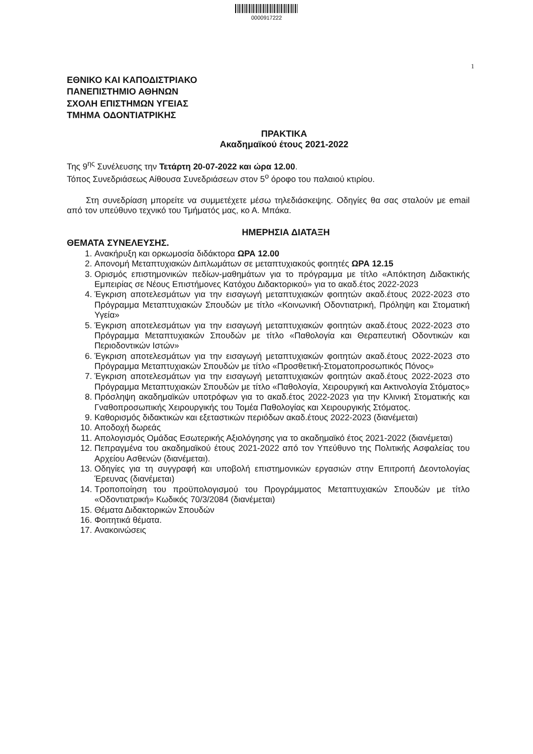0000917222
1
ΕΘΝΙΚΟ ΚΑΙ ΚΑΠΟΔΙΣΤΡΙΑΚΟ
ΠΑΝΕΠΙΣΤΗΜΙΟ ΑΘΗΝΩΝ
ΣΧΟΛΗ ΕΠΙΣΤΗΜΩΝ ΥΓΕΙΑΣ
ΤΜΗΜΑ ΟΔΟΝΤΙΑΤΡΙΚΗΣ
ΠΡΑΚΤΙΚΑ
Ακαδημαϊκού έτους 2021-2022
Της 9<sup>ης</sup> Συνέλευσης την Τετάρτη 20-07-2022 και ώρα 12.00.
Τόπος Συνεδριάσεως Αίθουσα Συνεδριάσεων στον 5<sup>ο</sup> όροφο του παλαιού κτιρίου.
Στη συνεδρίαση μπορείτε να συμμετέχετε μέσω τηλεδιάσκεψης. Οδηγίες θα σας σταλούν με email από τον υπεύθυνο τεχνικό του Τμήματός μας, κο Α. Μπάκα.
ΗΜΕΡΗΣΙΑ ΔΙΑΤΑΞΗ
ΘΕΜΑΤΑ ΣΥΝΕΛΕΥΣΗΣ.
1. Ανακήρυξη και ορκωμοσία διδάκτορα ΩΡΑ 12.00
2. Απονομή Μεταπτυχιακών Διπλωμάτων σε μεταπτυχιακούς φοιτητές ΩΡΑ 12.15
3. Ορισμός επιστημονικών πεδίων-μαθημάτων για το πρόγραμμα με τίτλο «Απόκτηση Διδακτικής Εμπειρίας σε Νέους Επιστήμονες Κατόχου Διδακτορικού» για το ακαδ.έτος 2022-2023
4. Έγκριση αποτελεσμάτων για την εισαγωγή μεταπτυχιακών φοιτητών ακαδ.έτους 2022-2023 στο Πρόγραμμα Μεταπτυχιακών Σπουδών με τίτλο «Κοινωνική Οδοντιατρική, Πρόληψη και Στοματική Υγεία»
5. Έγκριση αποτελεσμάτων για την εισαγωγή μεταπτυχιακών φοιτητών ακαδ.έτους 2022-2023 στο Πρόγραμμα Μεταπτυχιακών Σπουδών με τίτλο «Παθολογία και Θεραπευτική Οδοντικών και Περιοδοντικών Ιστών»
6. Έγκριση αποτελεσμάτων για την εισαγωγή μεταπτυχιακών φοιτητών ακαδ.έτους 2022-2023 στο Πρόγραμμα Μεταπτυχιακών Σπουδών με τίτλο «Προσθετική-Στοματοπροσωπικός Πόνος»
7. Έγκριση αποτελεσμάτων για την εισαγωγή μεταπτυχιακών φοιτητών ακαδ.έτους 2022-2023 στο Πρόγραμμα Μεταπτυχιακών Σπουδών με τίτλο «Παθολογία, Χειρουργική και Ακτινολογία Στόματος»
8. Πρόσληψη ακαδημαϊκών υποτρόφων για το ακαδ.έτος 2022-2023 για την Κλινική Στοματικής και Γναθοπροσωπικής Χειρουργικής του Τομέα Παθολογίας και Χειρουργικής Στόματος.
9. Καθορισμός διδακτικών και εξεταστικών περιόδων ακαδ.έτους 2022-2023 (διανέμεται)
10. Αποδοχή δωρεάς
11. Απολογισμός Ομάδας Εσωτερικής Αξιολόγησης για το ακαδημαϊκό έτος 2021-2022 (διανέμεται)
12. Πεπραγμένα του ακαδημαϊκού έτους 2021-2022 από τον Υπεύθυνο της Πολιτικής Ασφαλείας του Αρχείου Ασθενών (διανέμεται).
13. Οδηγίες για τη συγγραφή και υποβολή επιστημονικών εργασιών στην Επιτροπή Δεοντολογίας Έρευνας (διανέμεται)
14. Τροποποίηση του προϋπολογισμού του Προγράμματος Μεταπτυχιακών Σπουδών με τίτλο «Οδοντιατρική» Κωδικός 70/3/2084 (διανέμεται)
15. Θέματα Διδακτορικών Σπουδών
16. Φοιτητικά θέματα.
17. Ανακοινώσεις